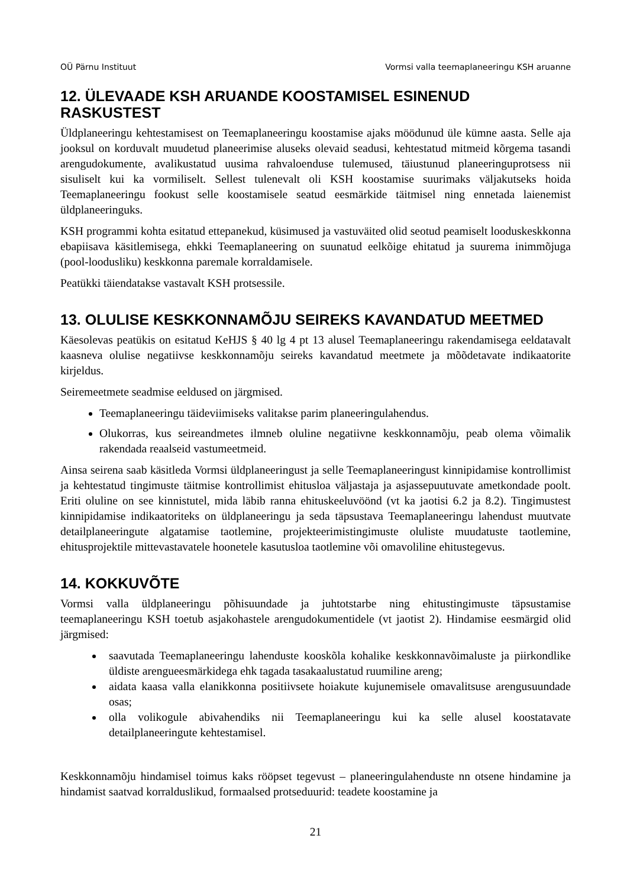OÜ Pärnu Instituut Vormsi valla teemaplaneeringu KSH aruanne
12. ÜLEVAADE KSH ARUANDE KOOSTAMISEL ESINENUD RASKUSTEST
Üldplaneeringu kehtestamisest on Teemaplaneeringu koostamise ajaks möödunud üle kümne aasta. Selle aja jooksul on korduvalt muudetud planeerimise aluseks olevaid seadusi, kehtestatud mitmeid kõrgema tasandi arengudokumente, avalikustatud uusima rahvaloenduse tulemused, täiustunud planeeringuprotsess nii sisuliselt kui ka vormiliselt. Sellest tulenevalt oli KSH koostamise suurimaks väljakutseks hoida Teemaplaneeringu fookust selle koostamisele seatud eesmärkide täitmisel ning ennetada laienemist üldplaneeringuks.
KSH programmi kohta esitatud ettepanekud, küsimused ja vastuväited olid seotud peamiselt looduskeskkonna ebapiisava käsitlemisega, ehkki Teemaplaneering on suunatud eelkõige ehitatud ja suurema inimmõjuga (pool-loodusliku) keskkonna paremale korraldamisele.
Peatükki täiendatakse vastavalt KSH protsessile.
13. OLULISE KESKKONNAMÕJU SEIREKS KAVANDATUD MEETMED
Käesolevas peatükis on esitatud KeHJS § 40 lg 4 pt 13 alusel Teemaplaneeringu rakendamisega eeldatavalt kaasneva olulise negatiivse keskkonnamõju seireks kavandatud meetmete ja mõõdetavate indikaatorite kirjeldus.
Seiremeetmete seadmise eeldused on järgmised.
Teemaplaneeringu täideviimiseks valitakse parim planeeringulahendus.
Olukorras, kus seireandmetes ilmneb oluline negatiivne keskkonnamõju, peab olema võimalik rakendada reaalseid vastumeetmeid.
Ainsa seirena saab käsitleda Vormsi üldplaneeringust ja selle Teemaplaneeringust kinnipidamise kontrollimist ja kehtestatud tingimuste täitmise kontrollimist ehitusloa väljastaja ja asjassepuutuvate ametkondade poolt. Eriti oluline on see kinnistutel, mida läbib ranna ehituskeeluvöönd (vt ka jaotisi 6.2 ja 8.2). Tingimustest kinnipidamise indikaatoriteks on üldplaneeringu ja seda täpsustava Teemaplaneeringu lahendust muutvate detailplaneeringute algatamise taotlemine, projekteerimistingimuste oluliste muudatuste taotlemine, ehitusprojektile mittevastavatele hoonetele kasutusloa taotlemine või omavoliline ehitustegevus.
14. KOKKUVÕTE
Vormsi valla üldplaneeringu põhisuundade ja juhtotstarbe ning ehitustingimuste täpsustamise teemaplaneeringu KSH toetub asjakohastele arengudokumentidele (vt jaotist 2). Hindamise eesmärgid olid järgmised:
saavutada Teemaplaneeringu lahenduste kooskõla kohalike keskkonnavõimaluste ja piirkondlike üldiste arengueesmärkidega ehk tagada tasakaalustatud ruumiline areng;
aidata kaasa valla elanikkonna positiivsete hoiakute kujunemisele omavalitsuse arengusuundade osas;
olla volikogule abivahendiks nii Teemaplaneeringu kui ka selle alusel koostatavate detailplaneeringute kehtestamisel.
Keskkonnamõju hindamisel toimus kaks rööpset tegevust – planeeringulahenduste nn otsene hindamine ja hindamist saatvad korralduslikud, formaalsed protseduurid: teadete koostamine ja
21